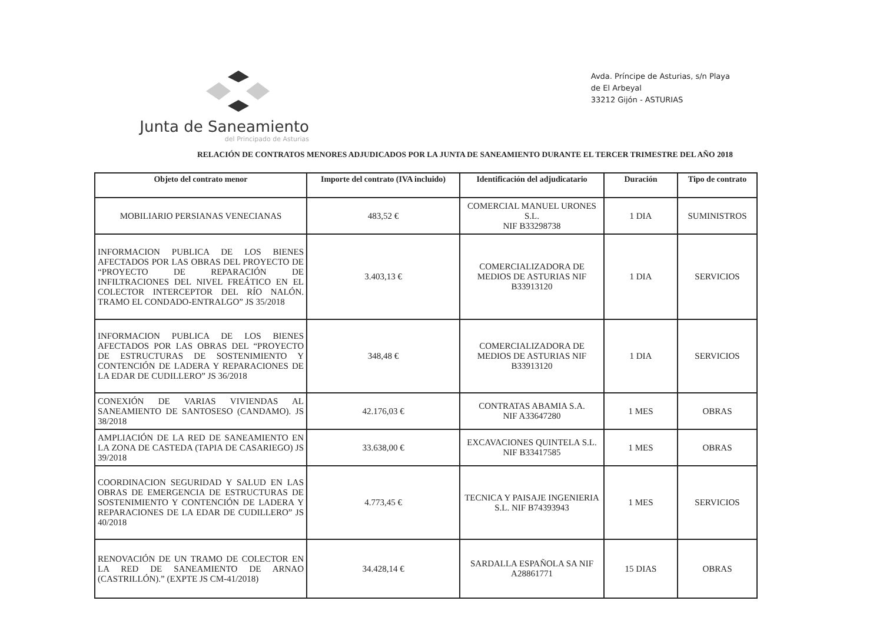Junta de Saneamiento
del Principado de Asturias
Avda. Príncipe de Asturias, s/n Playa
de El Arbeyal
33212 Gijón - ASTURIAS
RELACIÓN DE CONTRATOS MENORES ADJUDICADOS POR LA JUNTA DE SANEAMIENTO DURANTE EL TERCER TRIMESTRE DEL AÑO 2018
| Objeto del contrato menor | Importe del contrato (IVA incluido) | Identificación del adjudicatario | Duración | Tipo de contrato |
| --- | --- | --- | --- | --- |
| MOBILIARIO PERSIANAS VENECIANAS | 483,52 € | COMERCIAL MANUEL URONES S.L. NIF B33298738 | 1 DIA | SUMINISTROS |
| INFORMACION PUBLICA DE LOS BIENES AFECTADOS POR LAS OBRAS DEL PROYECTO DE “PROYECTO DE REPARACIÓN DE INFILTRACIONES DEL NIVEL FREÁTICO EN EL COLECTOR INTERCEPTOR DEL RÍO NALÓN. TRAMO EL CONDADO-ENTRALGO” JS 35/2018 | 3.403,13 € | COMERCIALIZADORA DE MEDIOS DE ASTURIAS NIF B33913120 | 1 DIA | SERVICIOS |
| INFORMACION PUBLICA DE LOS BIENES AFECTADOS POR LAS OBRAS DEL “PROYECTO DE ESTRUCTURAS DE SOSTENIMIENTO Y CONTENCIÓN DE LADERA Y REPARACIONES DE LA EDAR DE CUDILLERO” JS 36/2018 | 348,48 € | COMERCIALIZADORA DE MEDIOS DE ASTURIAS NIF B33913120 | 1 DIA | SERVICIOS |
| CONEXIÓN DE VARIAS VIVIENDAS AL SANEAMIENTO DE SANTOSESO (CANDAMO). JS 38/2018 | 42.176,03 € | CONTRATAS ABAMIA S.A. NIF A33647280 | 1 MES | OBRAS |
| AMPLIACIÓN DE LA RED DE SANEAMIENTO EN LA ZONA DE CASTEDA (TAPIA DE CASARIEGO) JS 39/2018 | 33.638,00 € | EXCAVACIONES QUINTELA S.L. NIF B33417585 | 1 MES | OBRAS |
| COORDINACION SEGURIDAD Y SALUD EN LAS OBRAS DE EMERGENCIA DE ESTRUCTURAS DE SOSTENIMIENTO Y CONTENCIÓN DE LADERA Y REPARACIONES DE LA EDAR DE CUDILLERO” JS 40/2018 | 4.773,45 € | TECNICA Y PAISAJE INGENIERIA S.L. NIF B74393943 | 1 MES | SERVICIOS |
| RENOVACIÓN DE UN TRAMO DE COLECTOR EN LA RED DE SANEAMIENTO DE ARNAO (CASTRILLÓN).” (EXPTE JS CM-41/2018) | 34.428,14 € | SARDALLA ESPAÑOLA SA NIF A28861771 | 15 DIAS | OBRAS |